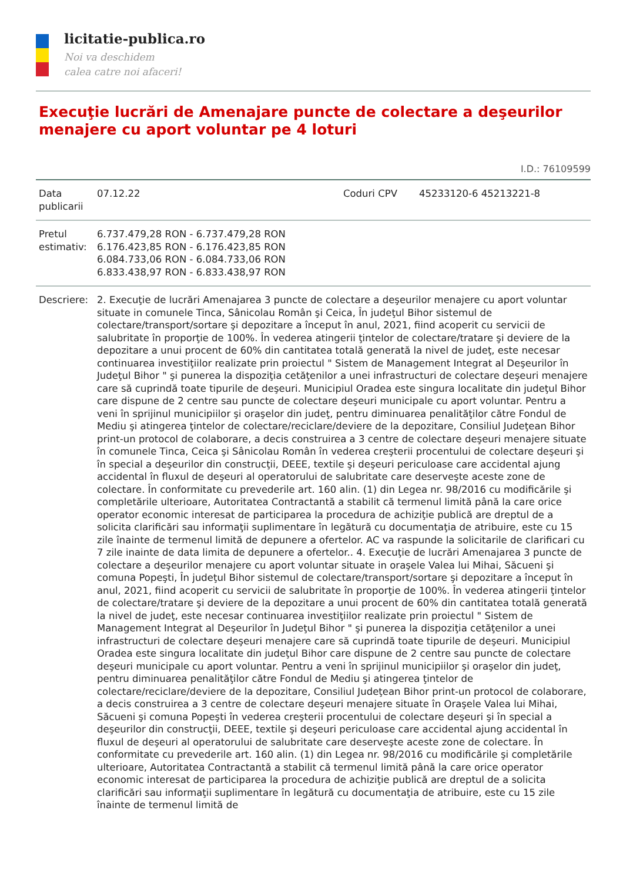licitatie-publica.ro
Noi va deschidem
calea catre noi afaceri!
Execuţie lucrări de Amenajare puncte de colectare a deşeurilor menajere cu aport voluntar pe 4 loturi
I.D.: 76109599
| Data publicarii | 07.12.22 | Coduri CPV | 45233120-6 45213221-8 |
| Pretul estimativ: | 6.737.479,28 RON - 6.737.479,28 RON 6.176.423,85 RON - 6.176.423,85 RON 6.084.733,06 RON - 6.084.733,06 RON 6.833.438,97 RON - 6.833.438,97 RON | | |
| Descriere: | 2. Execuţie de lucrări Amenajarea 3 puncte de colectare a deşeurilor menajere cu aport voluntar situate in comunele Tinca, Sânicolau Român şi Ceica, În judeţul Bihor sistemul de colectare/transport/sortare şi depozitare a început în anul, 2021, fiind acoperit cu servicii de salubritate în proporţie de 100%. În vederea atingerii ţintelor de colectare/tratare şi deviere de la depozitare a unui procent de 60% din cantitatea totală generată la nivel de judeţ, este necesar continuarea investiţiilor realizate prin proiectul " Sistem de Management Integrat al Deşeurilor în Judeţul Bihor " şi punerea la dispoziţia cetăţenilor a unei infrastructuri de colectare deşeuri menajere care să cuprindă toate tipurile de deşeuri. Municipiul Oradea este singura localitate din judeţul Bihor care dispune de 2 centre sau puncte de colectare deşeuri municipale cu aport voluntar. Pentru a veni în sprijinul municipiilor şi oraşelor din judeţ, pentru diminuarea penalităţilor către Fondul de Mediu şi atingerea ţintelor de colectare/reciclare/deviere de la depozitare, Consiliul Judeţean Bihor print-un protocol de colaborare, a decis construirea a 3 centre de colectare deşeuri menajere situate în comunele Tinca, Ceica şi Sânicolau Român în vederea creşterii procentului de colectare deşeuri şi în special a deşeurilor din construcţii, DEEE, textile şi deşeuri periculoase care accidental ajung accidental în fluxul de deşeuri al operatorului de salubritate care deserveşte aceste zone de colectare. În conformitate cu prevederile art. 160 alin. (1) din Legea nr. 98/2016 cu modificările şi completările ulterioare, Autoritatea Contractantă a stabilit că termenul limită până la care orice operator economic interesat de participarea la procedura de achiziţie publică are dreptul de a solicita clarificări sau informaţii suplimentare în legătură cu documentaţia de atribuire, este cu 15 zile înainte de termenul limită de depunere a ofertelor. AC va raspunde la solicitarile de clarificari cu 7 zile inainte de data limita de depunere a ofertelor.. 4. Execuţie de lucrări Amenajarea 3 puncte de colectare a deşeurilor menajere cu aport voluntar situate in oraşele Valea lui Mihai, Săcueni şi comuna Popeşti, În judeţul Bihor sistemul de colectare/transport/sortare şi depozitare a început în anul, 2021, fiind acoperit cu servicii de salubritate în proporţie de 100%. În vederea atingerii ţintelor de colectare/tratare şi deviere de la depozitare a unui procent de 60% din cantitatea totală generată la nivel de judeţ, este necesar continuarea investiţiilor realizate prin proiectul " Sistem de Management Integrat al Deşeurilor în Judeţul Bihor " şi punerea la dispoziţia cetăţenilor a unei infrastructuri de colectare deşeuri menajere care să cuprindă toate tipurile de deşeuri. Municipiul Oradea este singura localitate din judeţul Bihor care dispune de 2 centre sau puncte de colectare deşeuri municipale cu aport voluntar. Pentru a veni în sprijinul municipiilor şi oraşelor din judeţ, pentru diminuarea penalităţilor către Fondul de Mediu şi atingerea ţintelor de colectare/reciclare/deviere de la depozitare, Consiliul Judeţean Bihor print-un protocol de colaborare, a decis construirea a 3 centre de colectare deşeuri menajere situate în Oraşele Valea lui Mihai, Săcueni şi comuna Popeşti în vederea creşterii procentului de colectare deşeuri şi în special a deşeurilor din construcţii, DEEE, textile şi deşeuri periculoase care accidental ajung accidental în fluxul de deşeuri al operatorului de salubritate care deserveşte aceste zone de colectare. În conformitate cu prevederile art. 160 alin. (1) din Legea nr. 98/2016 cu modificările şi completările ulterioare, Autoritatea Contractantă a stabilit că termenul limită până la care orice operator economic interesat de participarea la procedura de achiziţie publică are dreptul de a solicita clarificări sau informaţii suplimentare în legătură cu documentaţia de atribuire, este cu 15 zile înainte de termenul limită de | | |